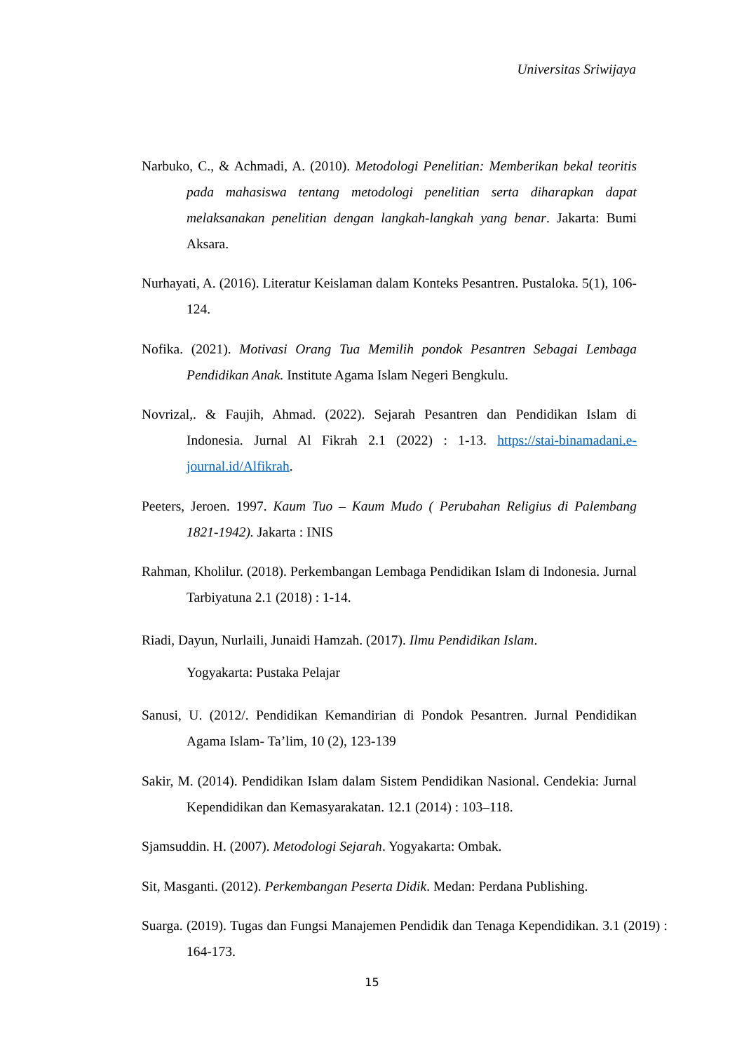Universitas Sriwijaya
Narbuko, C., & Achmadi, A. (2010). Metodologi Penelitian: Memberikan bekal teoritis pada mahasiswa tentang metodologi penelitian serta diharapkan dapat melaksanakan penelitian dengan langkah-langkah yang benar. Jakarta: Bumi Aksara.
Nurhayati, A. (2016). Literatur Keislaman dalam Konteks Pesantren. Pustaloka. 5(1), 106-124.
Nofika. (2021). Motivasi Orang Tua Memilih pondok Pesantren Sebagai Lembaga Pendidikan Anak. Institute Agama Islam Negeri Bengkulu.
Novrizal,. & Faujih, Ahmad. (2022). Sejarah Pesantren dan Pendidikan Islam di Indonesia. Jurnal Al Fikrah 2.1 (2022) : 1-13. https://stai-binamadani.e-journal.id/Alfikrah.
Peeters, Jeroen. 1997. Kaum Tuo – Kaum Mudo ( Perubahan Religius di Palembang 1821-1942). Jakarta : INIS
Rahman, Kholilur. (2018). Perkembangan Lembaga Pendidikan Islam di Indonesia. Jurnal Tarbiyatuna 2.1 (2018) : 1-14.
Riadi, Dayun, Nurlaili, Junaidi Hamzah. (2017). Ilmu Pendidikan Islam.
Yogyakarta: Pustaka Pelajar
Sanusi, U. (2012/. Pendidikan Kemandirian di Pondok Pesantren. Jurnal Pendidikan Agama Islam- Ta’lim, 10 (2), 123-139
Sakir, M. (2014). Pendidikan Islam dalam Sistem Pendidikan Nasional. Cendekia: Jurnal Kependidikan dan Kemasyarakatan. 12.1 (2014) : 103–118.
Sjamsuddin. H. (2007). Metodologi Sejarah. Yogyakarta: Ombak.
Sit, Masganti. (2012). Perkembangan Peserta Didik. Medan: Perdana Publishing.
Suarga. (2019). Tugas dan Fungsi Manajemen Pendidik dan Tenaga Kependidikan. 3.1 (2019) : 164-173.
15